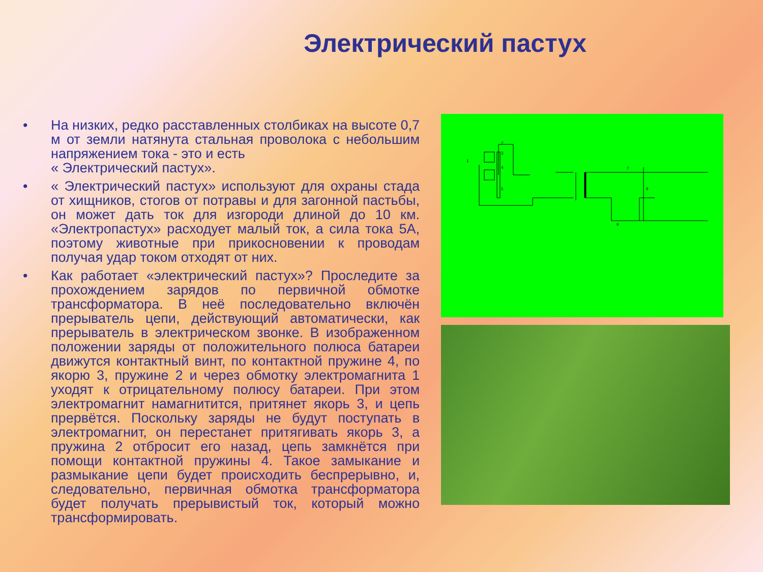Электрический пастух
• На низких, редко расставленных столбиках на высоте 0,7 м от земли натянута стальная проволока с небольшим напряжением тока - это и есть
« Электрический пастух».
• « Электрический пастух» используют для охраны стада от хищников, стогов от потравы и для загонной пастьбы, он может дать ток для изгороди длиной до 10 км. «Электропастух» расходует малый ток, а сила тока 5А, поэтому животные при прикосновении к проводам получая удар током отходят от них.
• Как работает «электрический пастух»? Проследите за прохождением зарядов по первичной обмотке трансформатора. В неё последовательно включён прерыватель цепи, действующий автоматически, как прерыватель в электрическом звонке. В изображенном положении заряды от положительного полюса батареи движутся контактный винт, по контактной пружине 4, по якорю 3, пружине 2 и через обмотку электромагнита 1 уходят к отрицательному полюсу батареи. При этом электромагнит намагнитится, притянет якорь 3, и цепь прервётся. Поскольку заряды не будут поступать в электромагнит, он перестанет притягивать якорь 3, а пружина 2 отбросит его назад, цепь замкнётся при помощи контактной пружины 4. Такое замыкание и размыкание цепи будет происходить беспрерывно, и, следовательно, первичная обмотка трансформатора будет получать прерывистый ток, который можно трансформировать.
1
2
3
4
5
7
8
9